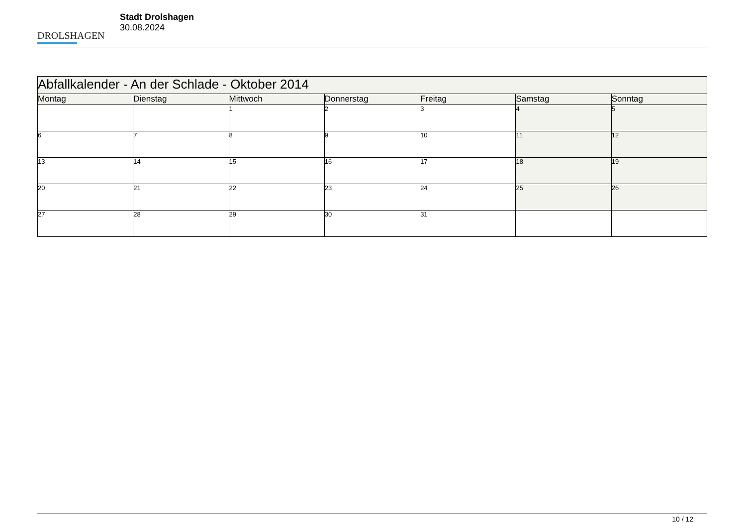DROLSHAGEN
Stadt Drolshagen
30.08.2024
| Abfallkalender - An der Schlade - Oktober 2014 | | | | | | |
| Montag | Dienstag | Mittwoch | Donnerstag | Freitag | Samstag | Sonntag |
| | | 1 | 2 | 3 | 4 | 5 |
| 6 | 7 | 8 | 9 | 10 | 11 | 12 |
| 13 | 14 | 15 | 16 | 17 | 18 | 19 |
| 20 | 21 | 22 | 23 | 24 | 25 | 26 |
| 27 | 28 | 29 | 30 | 31 | | |
10 / 12